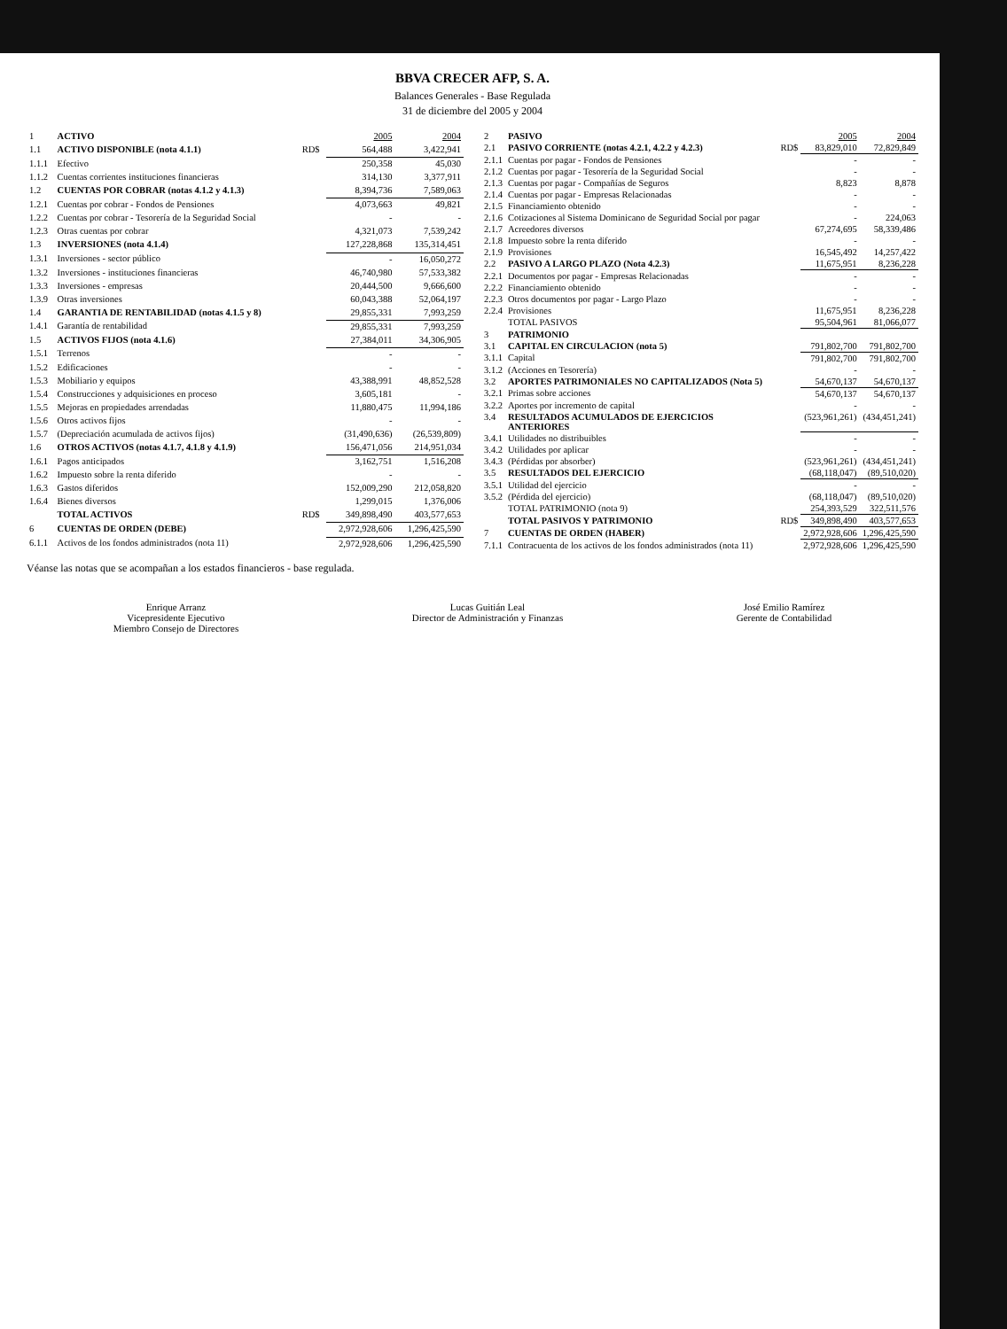BBVA CRECER AFP, S. A.
Balances Generales - Base Regulada
31 de diciembre del 2005 y 2004
| 1 | ACTIVO | | 2005 | 2004 |
| 1.1 | ACTIVO DISPONIBLE (nota 4.1.1) | RD$ | 564,488 | 3,422,941 |
| 1.1.1 | Efectivo | | 250,358 | 45,030 |
| 1.1.2 | Cuentas corrientes instituciones financieras | | 314,130 | 3,377,911 |
| 1.2 | CUENTAS POR COBRAR (notas 4.1.2 y 4.1.3) | | 8,394,736 | 7,589,063 |
| 1.2.1 | Cuentas por cobrar - Fondos de Pensiones | | 4,073,663 | 49,821 |
| 1.2.2 | Cuentas por cobrar - Tesorería de la Seguridad Social | | - | - |
| 1.2.3 | Otras cuentas por cobrar | | 4,321,073 | 7,539,242 |
| 1.3 | INVERSIONES (nota 4.1.4) | | 127,228,868 | 135,314,451 |
| 1.3.1 | Inversiones - sector público | | - | 16,050,272 |
| 1.3.2 | Inversiones - instituciones financieras | | 46,740,980 | 57,533,382 |
| 1.3.3 | Inversiones - empresas | | 20,444,500 | 9,666,600 |
| 1.3.9 | Otras inversiones | | 60,043,388 | 52,064,197 |
| 1.4 | GARANTIA DE RENTABILIDAD (notas 4.1.5 y 8) | | 29,855,331 | 7,993,259 |
| 1.4.1 | Garantía de rentabilidad | | 29,855,331 | 7,993,259 |
| 1.5 | ACTIVOS FIJOS (nota 4.1.6) | | 27,384,011 | 34,306,905 |
| 1.5.1 | Terrenos | | - | - |
| 1.5.2 | Edificaciones | | - | - |
| 1.5.3 | Mobiliario y equipos | | 43,388,991 | 48,852,528 |
| 1.5.4 | Construcciones y adquisiciones en proceso | | 3,605,181 | - |
| 1.5.5 | Mejoras en propiedades arrendadas | | 11,880,475 | 11,994,186 |
| 1.5.6 | Otros activos fijos | | - | - |
| 1.5.7 | (Depreciación acumulada de activos fijos) | | (31,490,636) | (26,539,809) |
| 1.6 | OTROS ACTIVOS (notas 4.1.7, 4.1.8 y 4.1.9) | | 156,471,056 | 214,951,034 |
| 1.6.1 | Pagos anticipados | | 3,162,751 | 1,516,208 |
| 1.6.2 | Impuesto sobre la renta diferido | | - | - |
| 1.6.3 | Gastos diferidos | | 152,009,290 | 212,058,820 |
| 1.6.4 | Bienes diversos | | 1,299,015 | 1,376,006 |
| | TOTAL ACTIVOS | RD$ | 349,898,490 | 403,577,653 |
| 6 | CUENTAS DE ORDEN (DEBE) | | 2,972,928,606 | 1,296,425,590 |
| 6.1.1 | Activos de los fondos administrados (nota 11) | | 2,972,928,606 | 1,296,425,590 |
| 2 | PASIVO | | 2005 | 2004 |
| 2.1 | PASIVO CORRIENTE (notas 4.2.1, 4.2.2 y 4.2.3) | RD$ | 83,829,010 | 72,829,849 |
| 2.1.1 | Cuentas por pagar - Fondos de Pensiones | | - | - |
| 2.1.2 | Cuentas por pagar - Tesorería de la Seguridad Social | | - | - |
| 2.1.3 | Cuentas por pagar - Compañías de Seguros | | 8,823 | 8,878 |
| 2.1.4 | Cuentas por pagar - Empresas Relacionadas | | - | - |
| 2.1.5 | Financiamiento obtenido | | - | - |
| 2.1.6 | Cotizaciones al Sistema Dominicano de Seguridad Social por pagar | | - | 224,063 |
| 2.1.7 | Acreedores diversos | | 67,274,695 | 58,339,486 |
| 2.1.8 | Impuesto sobre la renta diferido | | - | - |
| 2.1.9 | Provisiones | | 16,545,492 | 14,257,422 |
| 2.2 | PASIVO A LARGO PLAZO (Nota 4.2.3) | | 11,675,951 | 8,236,228 |
| 2.2.1 | Documentos por pagar - Empresas Relacionadas | | - | - |
| 2.2.2 | Financiamiento obtenido | | - | - |
| 2.2.3 | Otros documentos por pagar - Largo Plazo | | - | - |
| 2.2.4 | Provisiones | | 11,675,951 | 8,236,228 |
| | TOTAL PASIVOS | | 95,504,961 | 81,066,077 |
| 3 | PATRIMONIO | | | |
| 3.1 | CAPITAL EN CIRCULACION (nota 5) | | 791,802,700 | 791,802,700 |
| 3.1.1 | Capital | | 791,802,700 | 791,802,700 |
| 3.1.2 | (Acciones en Tesorería) | | - | - |
| 3.2 | APORTES PATRIMONIALES NO CAPITALIZADOS (Nota 5) | | 54,670,137 | 54,670,137 |
| 3.2.1 | Primas sobre acciones | | 54,670,137 | 54,670,137 |
| 3.2.2 | Aportes por incremento de capital | | - | - |
| 3.4 | RESULTADOS ACUMULADOS DE EJERCICIOS ANTERIORES | | (523,961,261) | (434,451,241) |
| 3.4.1 | Utilidades no distribuibles | | - | - |
| 3.4.2 | Utilidades por aplicar | | - | - |
| 3.4.3 | (Pérdidas por absorber) | | (523,961,261) | (434,451,241) |
| 3.5 | RESULTADOS DEL EJERCICIO | | (68,118,047) | (89,510,020) |
| 3.5.1 | Utilidad del ejercicio | | - | - |
| 3.5.2 | (Pérdida del ejercicio) | | (68,118,047) | (89,510,020) |
| | TOTAL PATRIMONIO (nota 9) | | 254,393,529 | 322,511,576 |
| | TOTAL PASIVOS Y PATRIMONIO | RD$ | 349,898,490 | 403,577,653 |
| 7 | CUENTAS DE ORDEN (HABER) | | 2,972,928,606 | 1,296,425,590 |
| 7.1.1 | Contracuenta de los activos de los fondos administrados (nota 11) | | 2,972,928,606 | 1,296,425,590 |
Véanse las notas que se acompañan a los estados financieros - base regulada.
Enrique Arranz
Vicepresidente Ejecutivo
Miembro Consejo de Directores
Lucas Guitián Leal
Director de Administración y Finanzas
José Emilio Ramírez
Gerente de Contabilidad